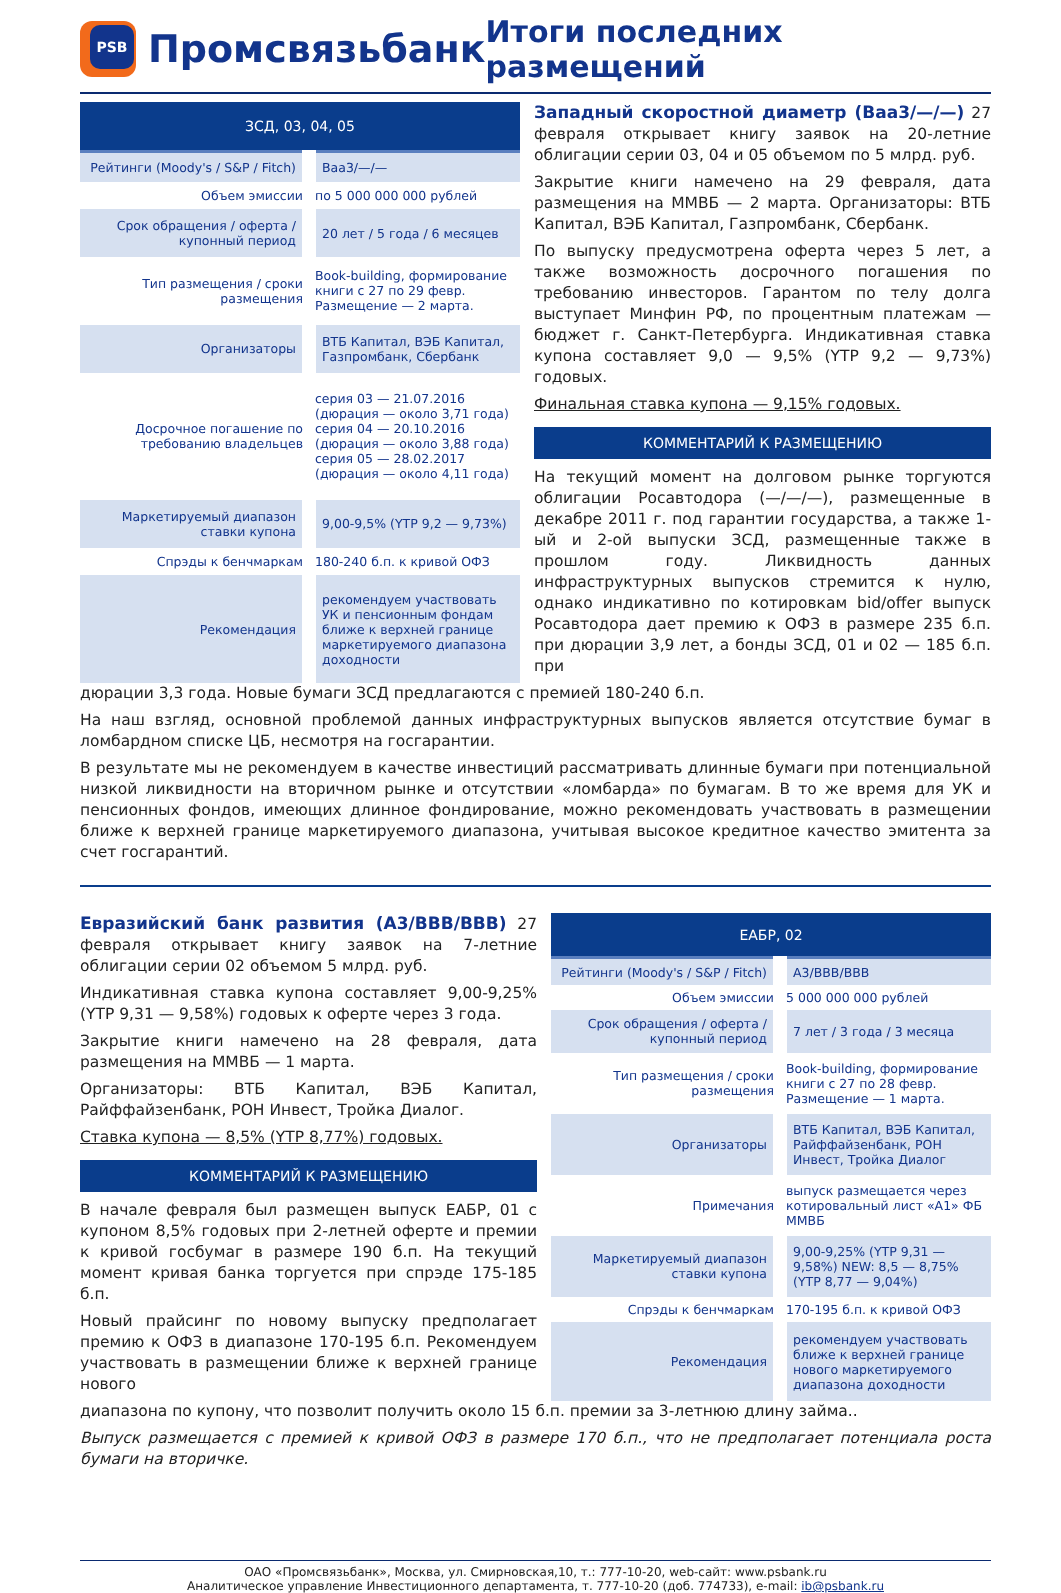PSB
Промсвязьбанк
Итоги последних размещений
| ЗСД, 03, 04, 05 | |
| --- | --- |
| Рейтинги (Moody's / S&P / Fitch) | Baa3/—/— |
| Объем эмиссии | по 5 000 000 000 рублей |
| Срок обращения / оферта / купонный период | 20 лет / 5 года / 6 месяцев |
| Тип размещения / сроки размещения | Book-building, формирование книги с 27 по 29 февр. Размещение — 2 марта. |
| Организаторы | ВТБ Капитал, ВЭБ Капитал, Газпромбанк, Сбербанк |
| Досрочное погашение по требованию владельцев | серия 03 — 21.07.2016 (дюрация — около 3,71 года) серия 04 — 20.10.2016 (дюрация — около 3,88 года) серия 05 — 28.02.2017 (дюрация — около 4,11 года) |
| Маркетируемый диапазон ставки купона | 9,00-9,5% (YTP 9,2 — 9,73%) |
| Спрэды к бенчмаркам | 180-240 б.п. к кривой ОФЗ |
| Рекомендация | рекомендуем участвовать УК и пенсионным фондам ближе к верхней границе маркетируемого диапазона доходности |
Западный скоростной диаметр (Baa3/—/—) 27 февраля открывает книгу заявок на 20-летние облигации серии 03, 04 и 05 объемом по 5 млрд. руб.
Закрытие книги намечено на 29 февраля, дата размещения на ММВБ — 2 марта. Организаторы: ВТБ Капитал, ВЭБ Капитал, Газпромбанк, Сбербанк.
По выпуску предусмотрена оферта через 5 лет, а также возможность досрочного погашения по требованию инвесторов. Гарантом по телу долга выступает Минфин РФ, по процентным платежам — бюджет г. Санкт-Петербурга. Индикативная ставка купона составляет 9,0 — 9,5% (YTP 9,2 — 9,73%) годовых.
Финальная ставка купона — 9,15% годовых.
КОММЕНТАРИЙ К РАЗМЕЩЕНИЮ
На текущий момент на долговом рынке торгуются облигации Росавтодора (—/—/—), размещенные в декабре 2011 г. под гарантии государства, а также 1-ый и 2-ой выпуски ЗСД, размещенные также в прошлом году. Ликвидность данных инфраструктурных выпусков стремится к нулю, однако индикативно по котировкам bid/offer выпуск Росавтодора дает премию к ОФЗ в размере 235 б.п. при дюрации 3,9 лет, а бонды ЗСД, 01 и 02 — 185 б.п. при
дюрации 3,3 года. Новые бумаги ЗСД предлагаются с премией 180-240 б.п.
На наш взгляд, основной проблемой данных инфраструктурных выпусков является отсутствие бумаг в ломбардном списке ЦБ, несмотря на госгарантии.
В результате мы не рекомендуем в качестве инвестиций рассматривать длинные бумаги при потенциальной низкой ликвидности на вторичном рынке и отсутствии «ломбарда» по бумагам. В то же время для УК и пенсионных фондов, имеющих длинное фондирование, можно рекомендовать участвовать в размещении ближе к верхней границе маркетируемого диапазона, учитывая высокое кредитное качество эмитента за счет госгарантий.
Евразийский банк развития (A3/BBB/BBB) 27 февраля открывает книгу заявок на 7-летние облигации серии 02 объемом 5 млрд. руб.
Индикативная ставка купона составляет 9,00-9,25% (YTP 9,31 — 9,58%) годовых к оферте через 3 года.
Закрытие книги намечено на 28 февраля, дата размещения на ММВБ — 1 марта.
Организаторы: ВТБ Капитал, ВЭБ Капитал, Райффайзенбанк, РОН Инвест, Тройка Диалог.
Ставка купона — 8,5% (YTP 8,77%) годовых.
КОММЕНТАРИЙ К РАЗМЕЩЕНИЮ
В начале февраля был размещен выпуск ЕАБР, 01 с купоном 8,5% годовых при 2-летней оферте и премии к кривой госбумаг в размере 190 б.п. На текущий момент кривая банка торгуется при спрэде 175-185 б.п.
Новый прайсинг по новому выпуску предполагает премию к ОФЗ в диапазоне 170-195 б.п. Рекомендуем участвовать в размещении ближе к верхней границе нового
| ЕАБР, 02 | |
| --- | --- |
| Рейтинги (Moody's / S&P / Fitch) | A3/BBB/BBB |
| Объем эмиссии | 5 000 000 000 рублей |
| Срок обращения / оферта / купонный период | 7 лет / 3 года / 3 месяца |
| Тип размещения / сроки размещения | Book-building, формирование книги с 27 по 28 февр. Размещение — 1 марта. |
| Организаторы | ВТБ Капитал, ВЭБ Капитал, Райффайзенбанк, РОН Инвест, Тройка Диалог |
| Примечания | выпуск размещается через котировальный лист «А1» ФБ ММВБ |
| Маркетируемый диапазон ставки купона | 9,00-9,25% (YTP 9,31 — 9,58%) NEW: 8,5 — 8,75% (YTP 8,77 — 9,04%) |
| Спрэды к бенчмаркам | 170-195 б.п. к кривой ОФЗ |
| Рекомендация | рекомендуем участвовать ближе к верхней границе нового маркетируемого диапазона доходности |
диапазона по купону, что позволит получить около 15 б.п. премии за 3-летнюю длину займа..
Выпуск размещается с премией к кривой ОФЗ в размере 170 б.п., что не предполагает потенциала роста бумаги на вторичке.
ОАО «Промсвязьбанк», Москва, ул. Смирновская,10, т.: 777-10-20, web-сайт: www.psbank.ru
Аналитическое управление Инвестиционного департамента, т. 777-10-20 (доб. 774733), e-mail: ib@psbank.ru